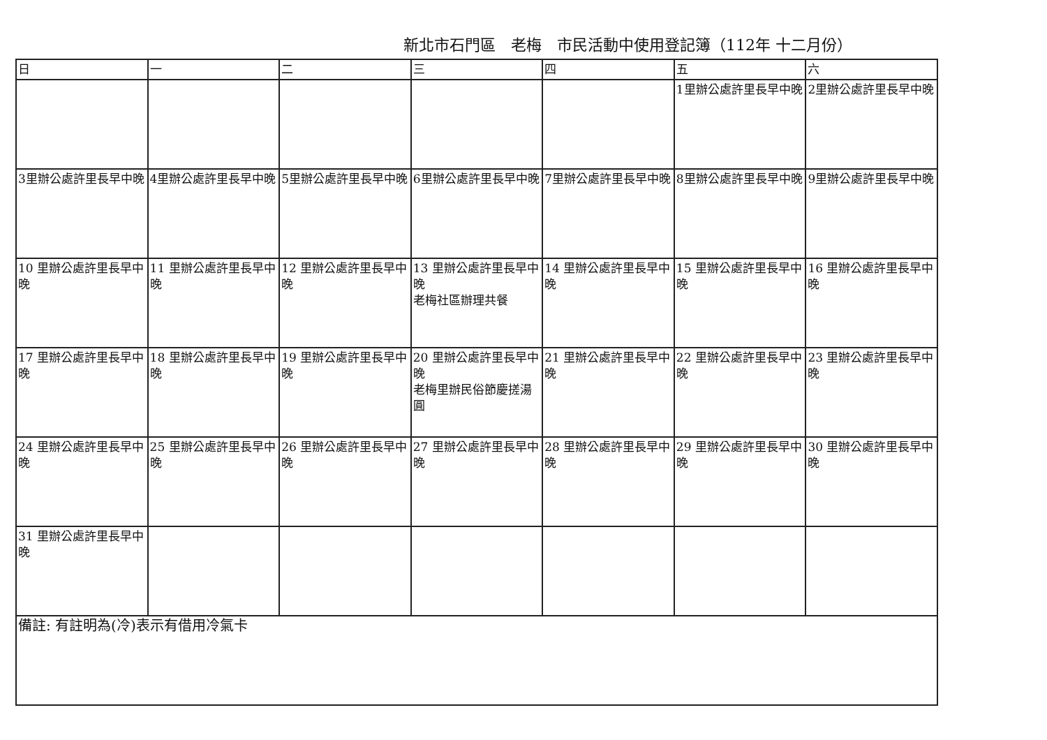新北市石門區　老梅　市民活動中使用登記簿（112年 十二月份）
| 日 | 一 | 二 | 三 | 四 | 五 | 六 |
| --- | --- | --- | --- | --- | --- | --- |
| | | | | | 1里辦公處許里長早中晚 | 2里辦公處許里長早中晚 |
| 3里辦公處許里長早中晚 | 4里辦公處許里長早中晚 | 5里辦公處許里長早中晚 | 6里辦公處許里長早中晚 | 7里辦公處許里長早中晚 | 8里辦公處許里長早中晚 | 9里辦公處許里長早中晚 |
| 10 里辦公處許里長早中晚 | 11 里辦公處許里長早中晚 | 12 里辦公處許里長早中晚 | 13 里辦公處許里長早中晚 老梅社區辦理共餐 | 14 里辦公處許里長早中晚 | 15 里辦公處許里長早中晚 | 16 里辦公處許里長早中晚 |
| 17 里辦公處許里長早中晚 | 18 里辦公處許里長早中晚 | 19 里辦公處許里長早中晚 | 20 里辦公處許里長早中晚 老梅里辦民俗節慶搓湯圓 | 21 里辦公處許里長早中晚 | 22 里辦公處許里長早中晚 | 23 里辦公處許里長早中晚 |
| 24 里辦公處許里長早中晚 | 25 里辦公處許里長早中晚 | 26 里辦公處許里長早中晚 | 27 里辦公處許里長早中晚 | 28 里辦公處許里長早中晚 | 29 里辦公處許里長早中晚 | 30 里辦公處許里長早中晚 |
| 31 里辦公處許里長早中晚 | | | | | | |
| 備註: 有註明為(冷)表示有借用冷氣卡 | | | | | | |